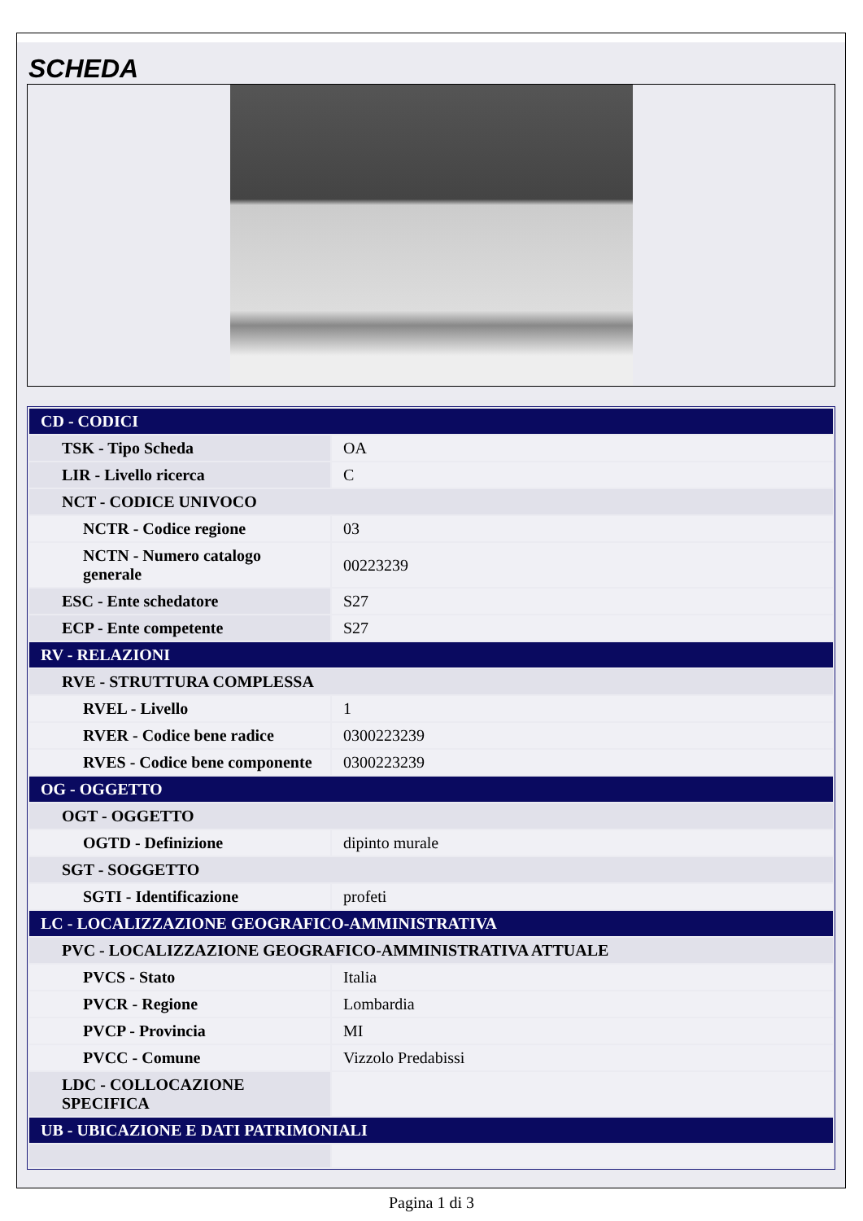SCHEDA
| CD - CODICI | |
| TSK - Tipo Scheda | OA |
| LIR - Livello ricerca | C |
| NCT - CODICE UNIVOCO | |
| NCTR - Codice regione | 03 |
| NCTN - Numero catalogo generale | 00223239 |
| ESC - Ente schedatore | S27 |
| ECP - Ente competente | S27 |
| RV - RELAZIONI | |
| RVE - STRUTTURA COMPLESSA | |
| RVEL - Livello | 1 |
| RVER - Codice bene radice | 0300223239 |
| RVES - Codice bene componente | 0300223239 |
| OG - OGGETTO | |
| OGT - OGGETTO | |
| OGTD - Definizione | dipinto murale |
| SGT - SOGGETTO | |
| SGTI - Identificazione | profeti |
| LC - LOCALIZZAZIONE GEOGRAFICO-AMMINISTRATIVA | |
| PVC - LOCALIZZAZIONE GEOGRAFICO-AMMINISTRATIVA ATTUALE | |
| PVCS - Stato | Italia |
| PVCR - Regione | Lombardia |
| PVCP - Provincia | MI |
| PVCC - Comune | Vizzolo Predabissi |
| LDC - COLLOCAZIONE SPECIFICA | |
| UB - UBICAZIONE E DATI PATRIMONIALI | |
Pagina 1 di 3